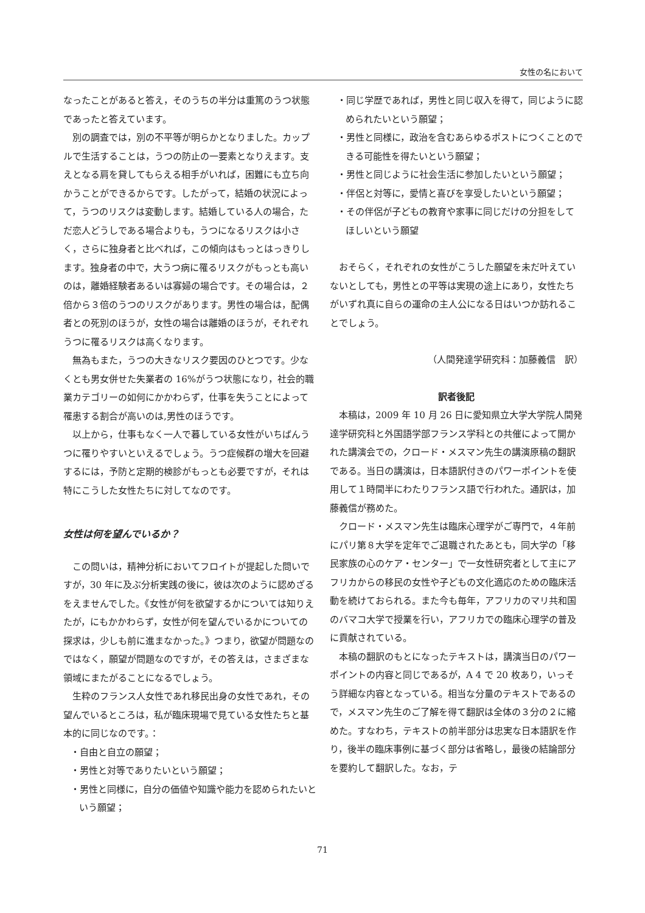女性の名において
なったことがあると答え，そのうちの半分は重篤のうつ状態であったと答えています。
別の調査では，別の不平等が明らかとなりました。カップルで生活することは，うつの防止の一要素となりえます。支えとなる肩を貸してもらえる相手がいれば，困難にも立ち向かうことができるからです。したがって，結婚の状況によって，うつのリスクは変動します。結婚している人の場合，ただ恋人どうしである場合よりも，うつになるリスクは小さく，さらに独身者と比べれば，この傾向はもっとはっきりします。独身者の中で，大うつ病に罹るリスクがもっとも高いのは，離婚経験者あるいは寡婦の場合です。その場合は，２倍から３倍のうつのリスクがあります。男性の場合は，配偶者との死別のほうが，女性の場合は離婚のほうが，それぞれうつに罹るリスクは高くなります。
無為もまた，うつの大きなリスク要因のひとつです。少なくとも男女併せた失業者の 16%がうつ状態になり，社会的職業カテゴリーの如何にかかわらず，仕事を失うことによって罹患する割合が高いのは,男性のほうです。
以上から，仕事もなく一人で暮している女性がいちばんうつに罹りやすいといえるでしょう。うつ症候群の増大を回避するには，予防と定期的検診がもっとも必要ですが，それは特にこうした女性たちに対してなのです。
女性は何を望んでいるか？
この問いは，精神分析においてフロイトが提起した問いですが，30 年に及ぶ分析実践の後に，彼は次のように認めざるをえませんでした。《女性が何を欲望するかについては知りえたが，にもかかわらず，女性が何を望んでいるかについての探求は，少しも前に進まなかった。》つまり，欲望が問題なのではなく，願望が問題なのですが，その答えは，さまざまな領域にまたがることになるでしょう。
生粋のフランス人女性であれ移民出身の女性であれ，その望んでいるところは，私が臨床現場で見ている女性たちと基本的に同じなのです。：
・自由と自立の願望；
・男性と対等でありたいという願望；
・男性と同様に，自分の価値や知識や能力を認められたいという願望；
・同じ学歴であれば，男性と同じ収入を得て，同じように認められたいという願望；
・男性と同様に，政治を含むあらゆるポストにつくことのできる可能性を得たいという願望；
・男性と同じように社会生活に参加したいという願望；
・伴侶と対等に，愛情と喜びを享受したいという願望；
・その伴侶が子どもの教育や家事に同じだけの分担をしてほしいという願望
おそらく，それぞれの女性がこうした願望を未だ叶えていないとしても，男性との平等は実現の途上にあり，女性たちがいずれ真に自らの運命の主人公になる日はいつか訪れることでしょう。
（人間発達学研究科：加藤義信　訳）
訳者後記
本稿は，2009 年 10 月 26 日に愛知県立大学大学院人間発達学研究科と外国語学部フランス学科との共催によって開かれた講演会での，クロード・メスマン先生の講演原稿の翻訳である。当日の講演は，日本語訳付きのパワーポイントを使用して１時間半にわたりフランス語で行われた。通訳は，加藤義信が務めた。
クロード・メスマン先生は臨床心理学がご専門で，４年前にパリ第８大学を定年でご退職されたあとも，同大学の「移民家族の心のケア・センター」で一女性研究者として主にアフリカからの移民の女性や子どもの文化適応のための臨床活動を続けておられる。また今も毎年，アフリカのマリ共和国のバマコ大学で授業を行い，アフリカでの臨床心理学の普及に貢献されている。
本稿の翻訳のもとになったテキストは，講演当日のパワーポイントの内容と同じであるが，A 4 で 20 枚あり，いっそう詳細な内容となっている。相当な分量のテキストであるので，メスマン先生のご了解を得て翻訳は全体の３分の２に縮めた。すなわち，テキストの前半部分は忠実な日本語訳を作り，後半の臨床事例に基づく部分は省略し，最後の結論部分を要約して翻訳した。なお，テ
71